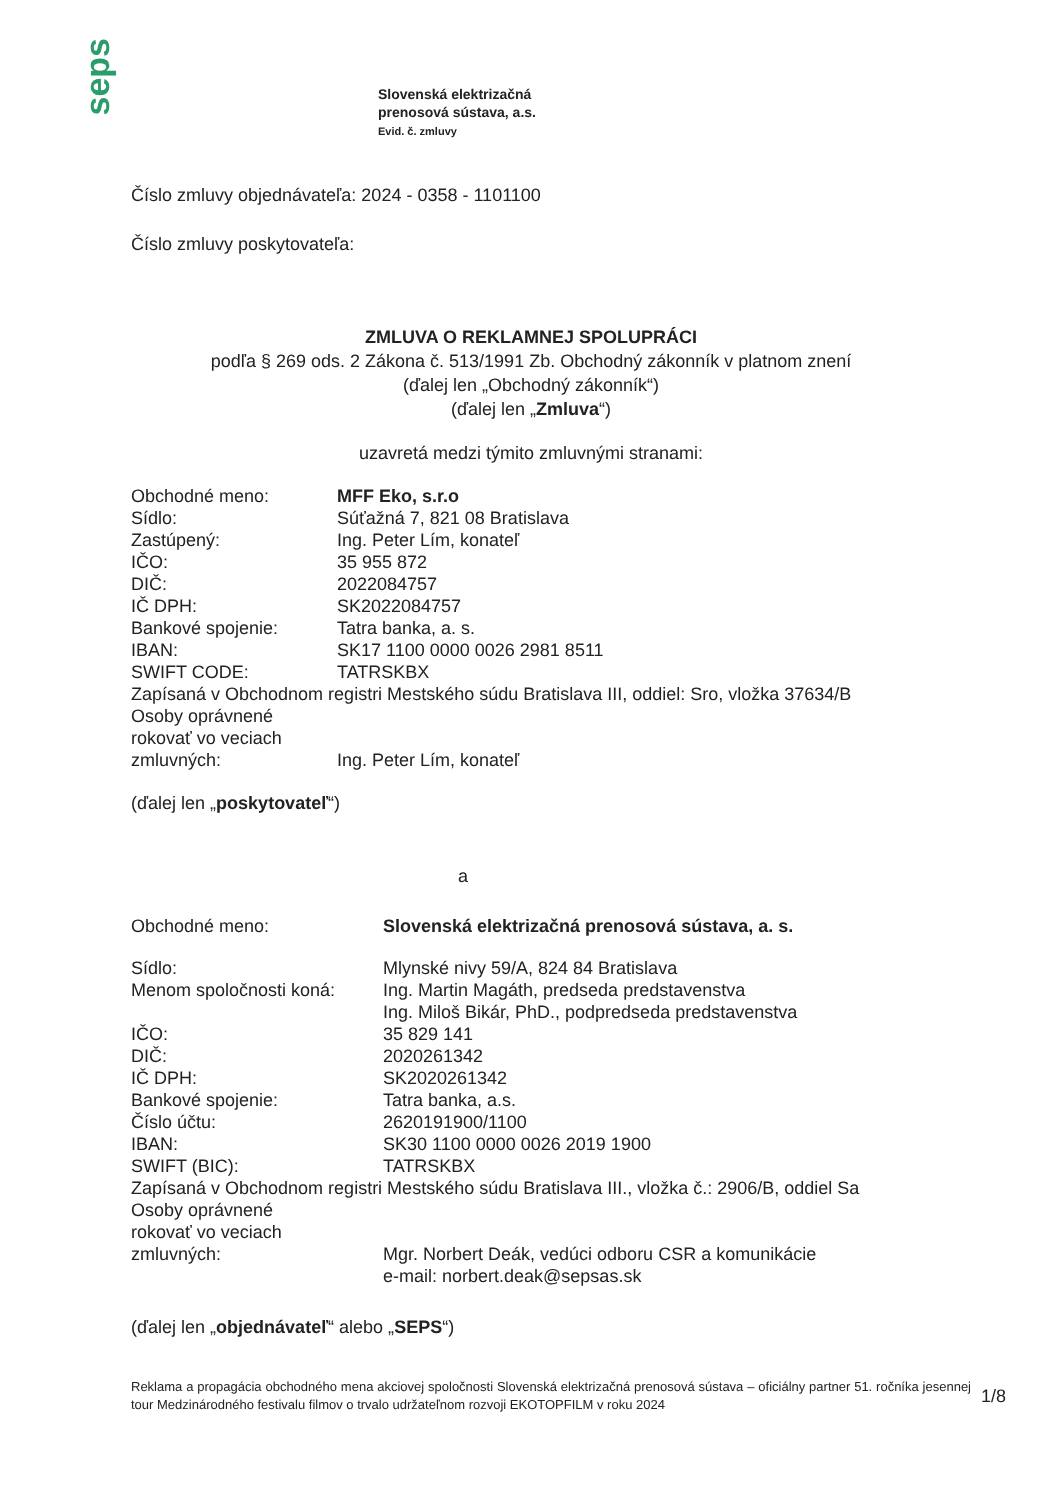seps
Slovenská elektrizačná
prenosová sústava, a.s.
Evid. č. zmluvy
Číslo zmluvy objednávateľa: 2024 - 0358 - 1101100
Číslo zmluvy poskytovateľa:
ZMLUVA O REKLAMNEJ SPOLUPRÁCI
podľa § 269 ods. 2 Zákona č. 513/1991 Zb. Obchodný zákonník v platnom znení
(ďalej len „Obchodný zákonník“)
(ďalej len „Zmluva“)
uzavretá medzi týmito zmluvnými stranami:
| Obchodné meno: | MFF Eko, s.r.o |
| Sídlo: | Súťažná 7, 821 08 Bratislava |
| Zastúpený: | Ing. Peter Lím, konateľ |
| IČO: | 35 955 872 |
| DIČ: | 2022084757 |
| IČ DPH: | SK2022084757 |
| Bankové spojenie: | Tatra banka, a. s. |
| IBAN: | SK17 1100 0000 0026 2981 8511 |
| SWIFT CODE: | TATRSKBX |
| Zapísaná v Obchodnom registri Mestského súdu Bratislava III, oddiel: Sro, vložka 37634/B | |
| Osoby oprávnené rokovať vo veciach zmluvných: | Ing. Peter Lím, konateľ |
(ďalej len „poskytovateľ“)
a
| Obchodné meno: | Slovenská elektrizačná prenosová sústava, a. s. |
| Sídlo: | Mlynské nivy 59/A, 824 84 Bratislava |
| Menom spoločnosti koná: | Ing. Martin Magáth, predseda predstavenstva Ing. Miloš Bikár, PhD., podpredseda predstavenstva |
| IČO: | 35 829 141 |
| DIČ: | 2020261342 |
| IČ DPH: | SK2020261342 |
| Bankové spojenie: | Tatra banka, a.s. |
| Číslo účtu: | 2620191900/1100 |
| IBAN: | SK30 1100 0000 0026 2019 1900 |
| SWIFT (BIC): | TATRSKBX |
| Zapísaná v Obchodnom registri Mestského súdu Bratislava III., vložka č.: 2906/B, oddiel Sa | |
| Osoby oprávnené rokovať vo veciach zmluvných: | Mgr. Norbert Deák, vedúci odboru CSR a komunikácie e-mail: norbert.deak@sepsas.sk |
(ďalej len „objednávateľ“ alebo „SEPS“)
Reklama a propagácia obchodného mena akciovej spoločnosti Slovenská elektrizačná prenosová sústava – oficiálny partner 51. ročníka jesennej tour Medzinárodného festivalu filmov o trvalo udržateľnom rozvoji EKOTOPFILM v roku 2024
1/8